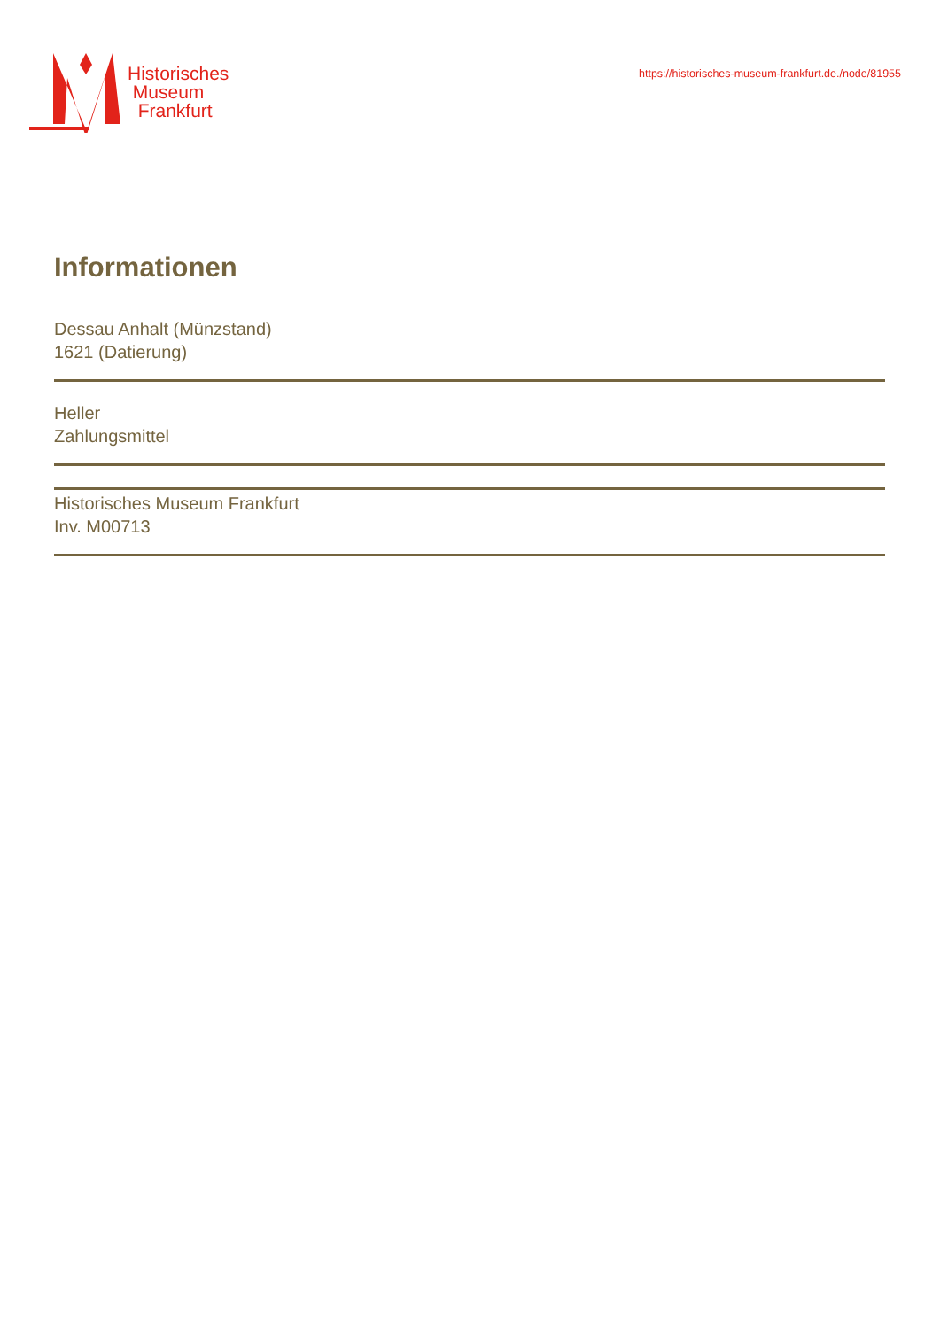Historisches
Museum
Frankfurt
https://historisches-museum-frankfurt.de./node/81955
Informationen
Dessau Anhalt (Münzstand)
1621 (Datierung)
Heller
Zahlungsmittel
Historisches Museum Frankfurt
Inv. M00713